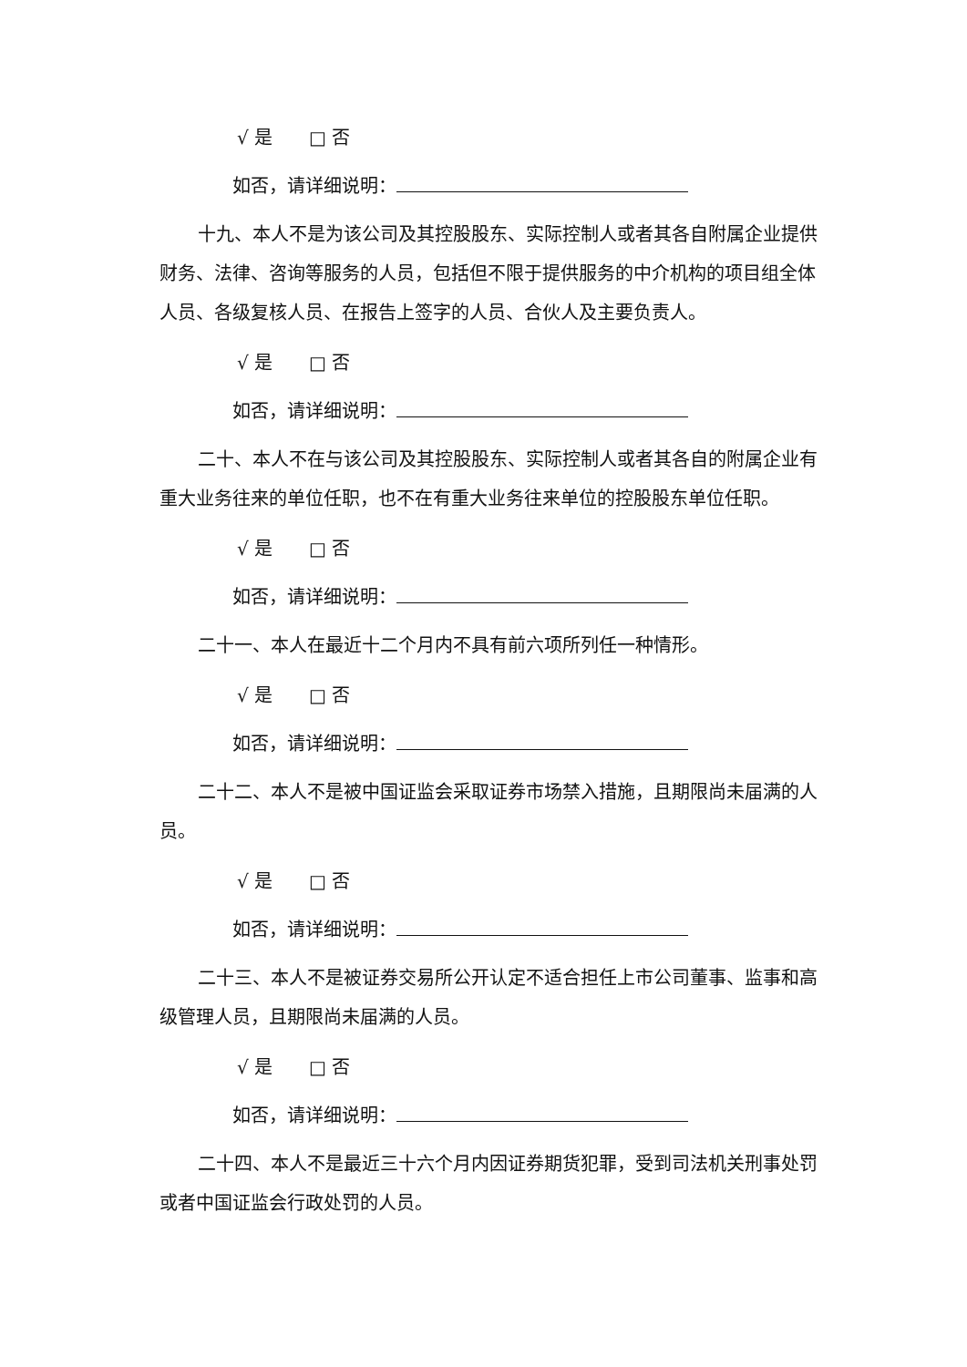√ 是 □ 否
如否，请详细说明：
十九、本人不是为该公司及其控股股东、实际控制人或者其各自附属企业提供财务、法律、咨询等服务的人员，包括但不限于提供服务的中介机构的项目组全体人员、各级复核人员、在报告上签字的人员、合伙人及主要负责人。
√ 是 □ 否
如否，请详细说明：
二十、本人不在与该公司及其控股股东、实际控制人或者其各自的附属企业有重大业务往来的单位任职，也不在有重大业务往来单位的控股股东单位任职。
√ 是 □ 否
如否，请详细说明：
二十一、本人在最近十二个月内不具有前六项所列任一种情形。
√ 是 □ 否
如否，请详细说明：
二十二、本人不是被中国证监会采取证券市场禁入措施，且期限尚未届满的人员。
√ 是 □ 否
如否，请详细说明：
二十三、本人不是被证券交易所公开认定不适合担任上市公司董事、监事和高级管理人员，且期限尚未届满的人员。
√ 是 □ 否
如否，请详细说明：
二十四、本人不是最近三十六个月内因证券期货犯罪，受到司法机关刑事处罚或者中国证监会行政处罚的人员。